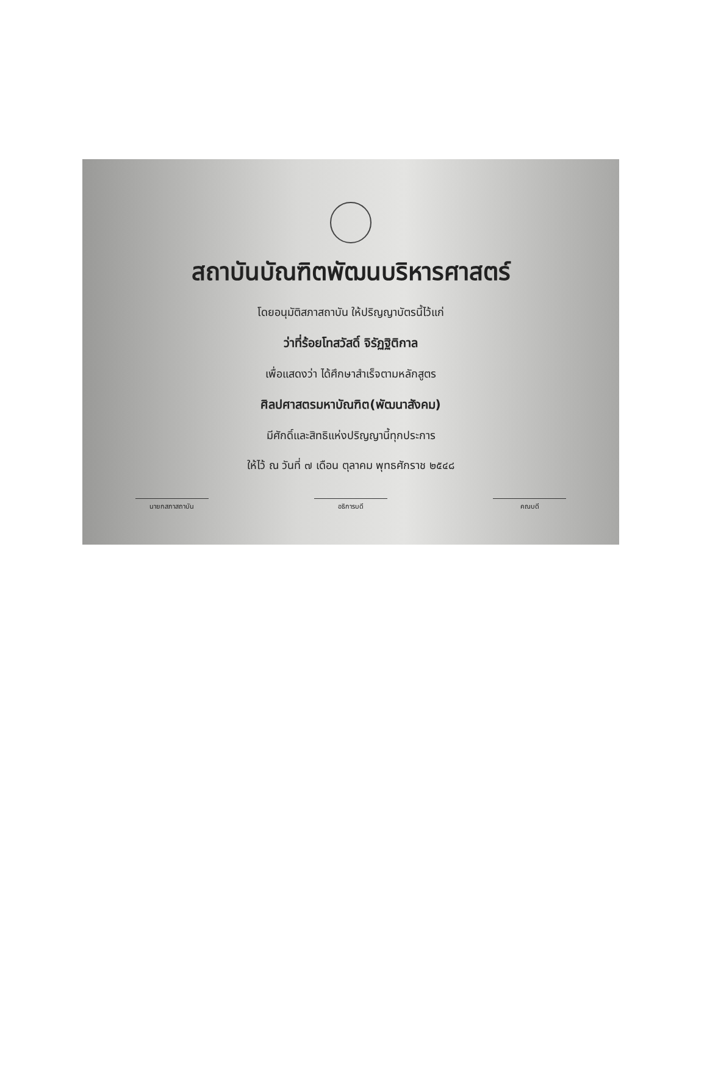สถาบันบัณฑิตพัฒนบริหารศาสตร์
โดยอนุมัติสภาสถาบัน ให้ปริญญาบัตรนี้ไว้แก่
ว่าที่ร้อยโทสวัสดิ์ จิรัฏฐิติกาล
เพื่อแสดงว่า ได้ศึกษาสำเร็จตามหลักสูตร
ศิลปศาสตรมหาบัณฑิต(พัฒนาสังคม)
มีศักดิ์และสิทธิแห่งปริญญานี้ทุกประการ
ให้ไว้ ณ วันที่ ๗ เดือน ตุลาคม พุทธศักราช ๒๕๔๘
นายกสภาสถาบัน อธิการบดี คณบดี